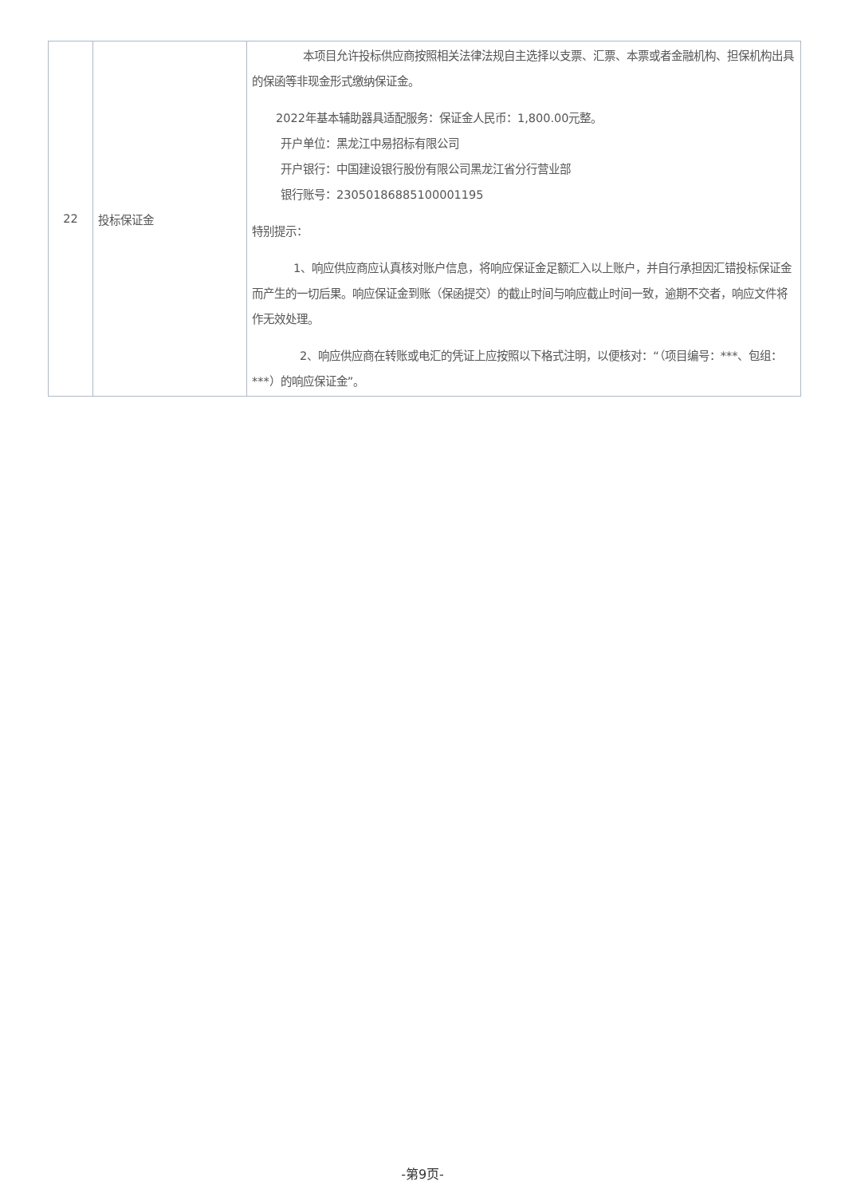| 22 | 投标保证金 | 本项目允许投标供应商按照相关法律法规自主选择以支票、汇票、本票或者金融机构、担保机构出具的保函等非现金形式缴纳保证金。 2022年基本辅助器具适配服务：保证金人民币：1,800.00元整。 开户单位：黑龙江中易招标有限公司 开户银行：中国建设银行股份有限公司黑龙江省分行营业部 银行账号：23050186885100001195 特别提示： 1、响应供应商应认真核对账户信息，将响应保证金足额汇入以上账户，并自行承担因汇错投标保证金而产生的一切后果。响应保证金到账（保函提交）的截止时间与响应截止时间一致，逾期不交者，响应文件将作无效处理。 2、响应供应商在转账或电汇的凭证上应按照以下格式注明，以便核对：“（项目编号：***、包组：***）的响应保证金”。 |
-第9页-